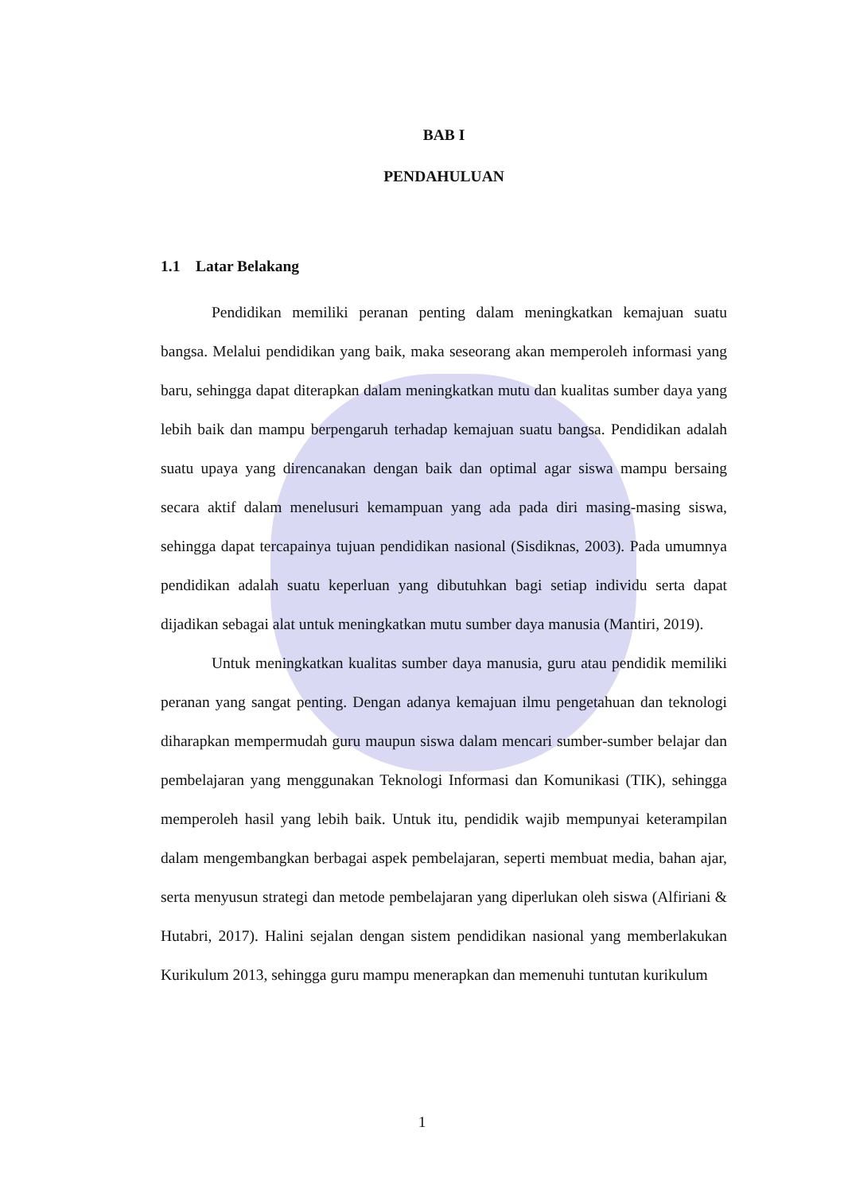BAB I
PENDAHULUAN
1.1 Latar Belakang
Pendidikan memiliki peranan penting dalam meningkatkan kemajuan suatu bangsa. Melalui pendidikan yang baik, maka seseorang akan memperoleh informasi yang baru, sehingga dapat diterapkan dalam meningkatkan mutu dan kualitas sumber daya yang lebih baik dan mampu berpengaruh terhadap kemajuan suatu bangsa. Pendidikan adalah suatu upaya yang direncanakan dengan baik dan optimal agar siswa mampu bersaing secara aktif dalam menelusuri kemampuan yang ada pada diri masing-masing siswa, sehingga dapat tercapainya tujuan pendidikan nasional (Sisdiknas, 2003). Pada umumnya pendidikan adalah suatu keperluan yang dibutuhkan bagi setiap individu serta dapat dijadikan sebagai alat untuk meningkatkan mutu sumber daya manusia (Mantiri, 2019).
Untuk meningkatkan kualitas sumber daya manusia, guru atau pendidik memiliki peranan yang sangat penting. Dengan adanya kemajuan ilmu pengetahuan dan teknologi diharapkan mempermudah guru maupun siswa dalam mencari sumber-sumber belajar dan pembelajaran yang menggunakan Teknologi Informasi dan Komunikasi (TIK), sehingga memperoleh hasil yang lebih baik. Untuk itu, pendidik wajib mempunyai keterampilan dalam mengembangkan berbagai aspek pembelajaran, seperti membuat media, bahan ajar, serta menyusun strategi dan metode pembelajaran yang diperlukan oleh siswa (Alfiriani & Hutabri, 2017). Halini sejalan dengan sistem pendidikan nasional yang memberlakukan Kurikulum 2013, sehingga guru mampu menerapkan dan memenuhi tuntutan kurikulum
1